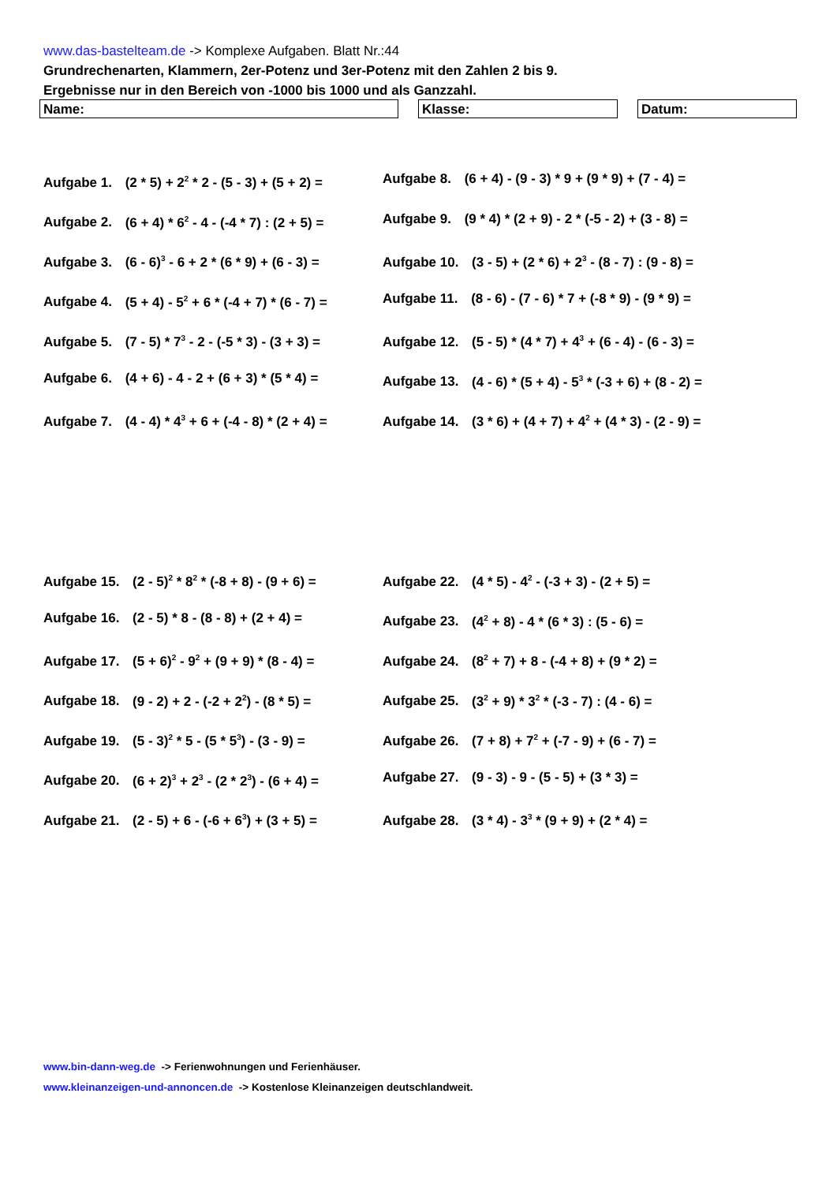www.das-bastelteam.de -> Komplexe Aufgaben. Blatt Nr.:44
Grundrechenarten, Klammern, 2er-Potenz und 3er-Potenz mit den Zahlen 2 bis 9.
Ergebnisse nur in den Bereich von -1000 bis 1000 und als Ganzzahl.
Name: Klasse: Datum:
Aufgabe 1. (2 * 5) + 2<sup>2</sup> * 2 - (5 - 3) + (5 + 2) =
Aufgabe 2. (6 + 4) * 6<sup>2</sup> - 4 - (-4 * 7) : (2 + 5) =
Aufgabe 3. (6 - 6)<sup>3</sup> - 6 + 2 * (6 * 9) + (6 - 3) =
Aufgabe 4. (5 + 4) - 5<sup>2</sup> + 6 * (-4 + 7) * (6 - 7) =
Aufgabe 5. (7 - 5) * 7<sup>3</sup> - 2 - (-5 * 3) - (3 + 3) =
Aufgabe 6. (4 + 6) - 4 - 2 + (6 + 3) * (5 * 4) =
Aufgabe 7. (4 - 4) * 4<sup>3</sup> + 6 + (-4 - 8) * (2 + 4) =
Aufgabe 8. (6 + 4) - (9 - 3) * 9 + (9 * 9) + (7 - 4) =
Aufgabe 9. (9 * 4) * (2 + 9) - 2 * (-5 - 2) + (3 - 8) =
Aufgabe 10. (3 - 5) + (2 * 6) + 2<sup>3</sup> - (8 - 7) : (9 - 8) =
Aufgabe 11. (8 - 6) - (7 - 6) * 7 + (-8 * 9) - (9 * 9) =
Aufgabe 12. (5 - 5) * (4 * 7) + 4<sup>3</sup> + (6 - 4) - (6 - 3) =
Aufgabe 13. (4 - 6) * (5 + 4) - 5<sup>3</sup> * (-3 + 6) + (8 - 2) =
Aufgabe 14. (3 * 6) + (4 + 7) + 4<sup>2</sup> + (4 * 3) - (2 - 9) =
Aufgabe 15. (2 - 5)<sup>2</sup> * 8<sup>2</sup> * (-8 + 8) - (9 + 6) =
Aufgabe 16. (2 - 5) * 8 - (8 - 8) + (2 + 4) =
Aufgabe 17. (5 + 6)<sup>2</sup> - 9<sup>2</sup> + (9 + 9) * (8 - 4) =
Aufgabe 18. (9 - 2) + 2 - (-2 + 2<sup>2</sup>) - (8 * 5) =
Aufgabe 19. (5 - 3)<sup>2</sup> * 5 - (5 * 5<sup>3</sup>) - (3 - 9) =
Aufgabe 20. (6 + 2)<sup>3</sup> + 2<sup>3</sup> - (2 * 2<sup>3</sup>) - (6 + 4) =
Aufgabe 21. (2 - 5) + 6 - (-6 + 6<sup>3</sup>) + (3 + 5) =
Aufgabe 22. (4 * 5) - 4<sup>2</sup> - (-3 + 3) - (2 + 5) =
Aufgabe 23. (4<sup>2</sup> + 8) - 4 * (6 * 3) : (5 - 6) =
Aufgabe 24. (8<sup>2</sup> + 7) + 8 - (-4 + 8) + (9 * 2) =
Aufgabe 25. (3<sup>2</sup> + 9) * 3<sup>2</sup> * (-3 - 7) : (4 - 6) =
Aufgabe 26. (7 + 8) + 7<sup>2</sup> + (-7 - 9) + (6 - 7) =
Aufgabe 27. (9 - 3) - 9 - (5 - 5) + (3 * 3) =
Aufgabe 28. (3 * 4) - 3<sup>3</sup> * (9 + 9) + (2 * 4) =
www.bin-dann-weg.de -> Ferienwohnungen und Ferienhäuser.
www.kleinanzeigen-und-annoncen.de -> Kostenlose Kleinanzeigen deutschlandweit.